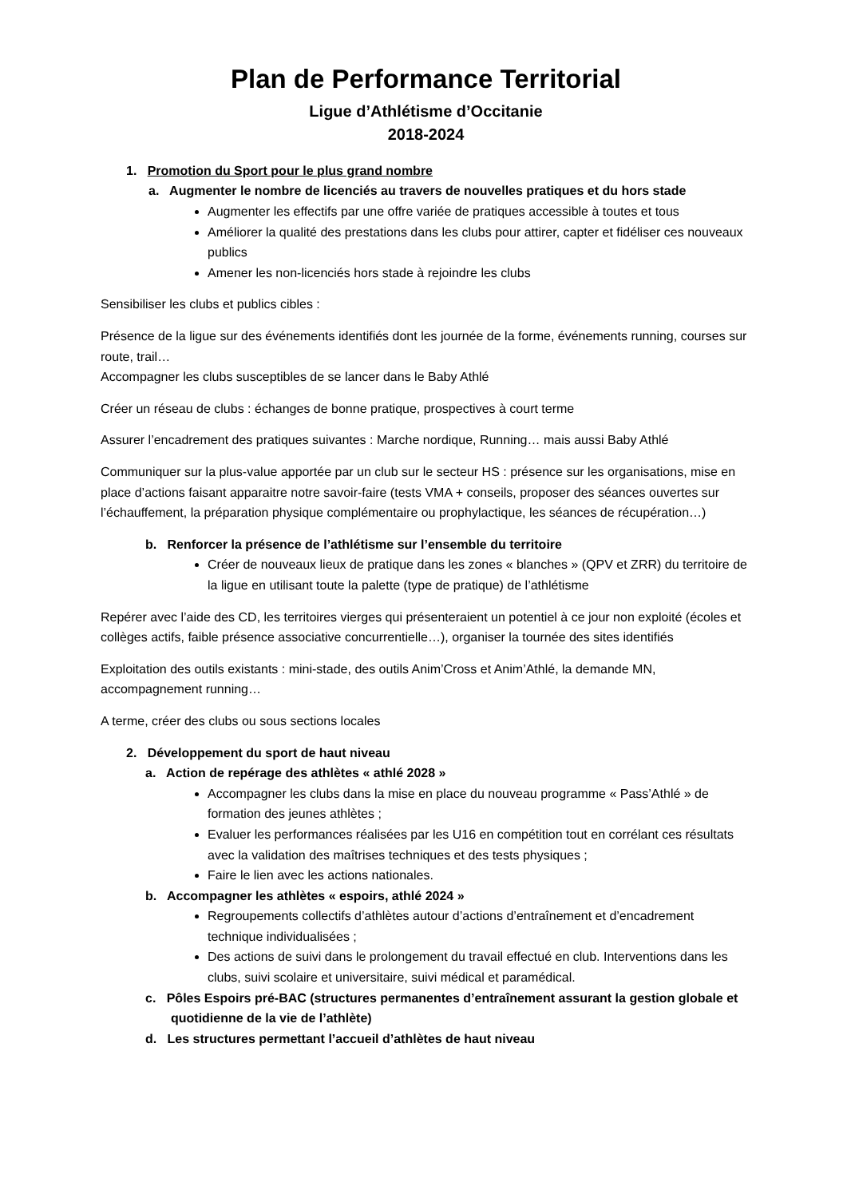Plan de Performance Territorial
Ligue d’Athlétisme d’Occitanie
2018-2024
1. Promotion du Sport pour le plus grand nombre
a. Augmenter le nombre de licenciés au travers de nouvelles pratiques et du hors stade
Augmenter les effectifs par une offre variée de pratiques accessible à toutes et tous
Améliorer la qualité des prestations dans les clubs pour attirer, capter et fidéliser ces nouveaux publics
Amener les non-licenciés hors stade à rejoindre les clubs
Sensibiliser les clubs et publics cibles :
Présence de la ligue sur des événements identifiés dont les journée de la forme, événements running, courses sur route, trail…
Accompagner les clubs susceptibles de se lancer dans le Baby Athlé
Créer un réseau de clubs : échanges de bonne pratique, prospectives à court terme
Assurer l’encadrement des pratiques suivantes : Marche nordique, Running… mais aussi Baby Athlé
Communiquer sur la plus-value apportée par un club sur le secteur HS : présence sur les organisations, mise en place d’actions faisant apparaitre notre savoir-faire (tests VMA + conseils, proposer des séances ouvertes sur l’échauffement, la préparation physique complémentaire ou prophylactique, les séances de récupération…)
b. Renforcer la présence de l’athlétisme sur l’ensemble du territoire
Créer de nouveaux lieux de pratique dans les zones « blanches » (QPV et ZRR) du territoire de la ligue en utilisant toute la palette (type de pratique) de l’athlétisme
Repérer avec l’aide des CD, les territoires vierges qui présenteraient un potentiel à ce jour non exploité (écoles et collèges actifs, faible présence associative concurrentielle…), organiser la tournée des sites identifiés
Exploitation des outils existants : mini-stade, des outils Anim’Cross et Anim’Athlé, la demande MN, accompagnement running…
A terme, créer des clubs ou sous sections locales
2. Développement du sport de haut niveau
a. Action de repérage des athlètes « athlé 2028 »
Accompagner les clubs dans la mise en place du nouveau programme « Pass’Athlé » de formation des jeunes athlètes ;
Evaluer les performances réalisées par les U16 en compétition tout en corrélant ces résultats avec la validation des maîtrises techniques et des tests physiques ;
Faire le lien avec les actions nationales.
b. Accompagner les athlètes « espoirs, athlé 2024 »
Regroupements collectifs d’athlètes autour d’actions d’entraînement et d’encadrement technique individualisées ;
Des actions de suivi dans le prolongement du travail effectué en club. Interventions dans les clubs, suivi scolaire et universitaire, suivi médical et paramédical.
c. Pôles Espoirs pré-BAC (structures permanentes d’entraînement assurant la gestion globale et quotidienne de la vie de l’athlète)
d. Les structures permettant l’accueil d’athlètes de haut niveau